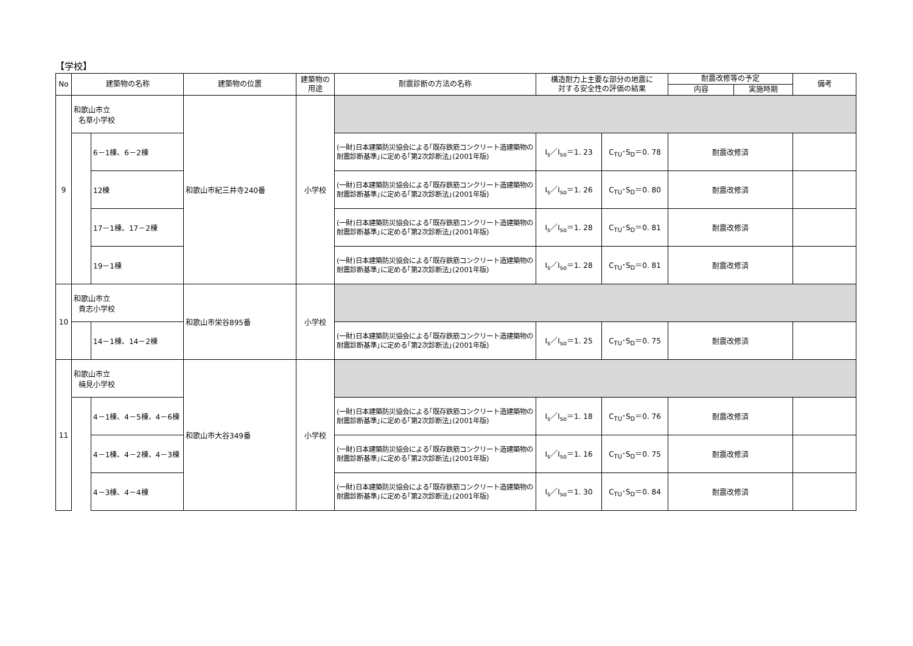【学校】
| No | 建築物の名称 | | 建築物の位置 | 建築物の 用途 | 耐震診断の方法の名称 | 構造耐力上主要な部分の地震に 対する安全性の評価の結果 | | 耐震改修等の予定 | | 備考 |
| --- | --- | --- | --- | --- | --- | --- | --- | --- | --- | --- |
| | | | | | | | | 内容 | 実施時期 | |
| 9 | 和歌山市立 名草小学校 | | 和歌山市紀三井寺240番 | 小学校 | | | | | | |
| | | 6－1棟、6－2棟 | | | (一財)日本建築防災協会による｢既存鉄筋コンクリート造建築物の耐震診断基準｣に定める｢第2次診断法｣(2001年版) | I<sub>s</sub>／I<sub>so</sub>＝1. 23 | C<sub>TU</sub>･S<sub>D</sub>＝0. 78 | 耐震改修済 | | |
| | | 12棟 | | | (一財)日本建築防災協会による｢既存鉄筋コンクリート造建築物の耐震診断基準｣に定める｢第2次診断法｣(2001年版) | I<sub>s</sub>／I<sub>so</sub>＝1. 26 | C<sub>TU</sub>･S<sub>D</sub>＝0. 80 | 耐震改修済 | | |
| | | 17－1棟、17－2棟 | | | (一財)日本建築防災協会による｢既存鉄筋コンクリート造建築物の耐震診断基準｣に定める｢第2次診断法｣(2001年版) | I<sub>s</sub>／I<sub>so</sub>＝1. 28 | C<sub>TU</sub>･S<sub>D</sub>＝0. 81 | 耐震改修済 | | |
| | | 19－1棟 | | | (一財)日本建築防災協会による｢既存鉄筋コンクリート造建築物の耐震診断基準｣に定める｢第2次診断法｣(2001年版) | I<sub>s</sub>／I<sub>so</sub>＝1. 28 | C<sub>TU</sub>･S<sub>D</sub>＝0. 81 | 耐震改修済 | | |
| 10 | 和歌山市立 貴志小学校 | | 和歌山市栄谷895番 | 小学校 | | | | | | |
| | | 14－1棟、14－2棟 | | | (一財)日本建築防災協会による｢既存鉄筋コンクリート造建築物の耐震診断基準｣に定める｢第2次診断法｣(2001年版) | I<sub>s</sub>／I<sub>so</sub>＝1. 25 | C<sub>TU</sub>･S<sub>D</sub>＝0. 75 | 耐震改修済 | | |
| 11 | 和歌山市立 楠見小学校 | | 和歌山市大谷349番 | 小学校 | | | | | | |
| | | 4－1棟、4－5棟、4－6棟 | | | (一財)日本建築防災協会による｢既存鉄筋コンクリート造建築物の耐震診断基準｣に定める｢第2次診断法｣(2001年版) | I<sub>s</sub>／I<sub>so</sub>＝1. 18 | C<sub>TU</sub>･S<sub>D</sub>＝0. 76 | 耐震改修済 | | |
| | | 4－1棟、4－2棟、4－3棟 | | | (一財)日本建築防災協会による｢既存鉄筋コンクリート造建築物の耐震診断基準｣に定める｢第2次診断法｣(2001年版) | I<sub>s</sub>／I<sub>so</sub>＝1. 16 | C<sub>TU</sub>･S<sub>D</sub>＝0. 75 | 耐震改修済 | | |
| | | 4－3棟、4－4棟 | | | (一財)日本建築防災協会による｢既存鉄筋コンクリート造建築物の耐震診断基準｣に定める｢第2次診断法｣(2001年版) | I<sub>s</sub>／I<sub>so</sub>＝1. 30 | C<sub>TU</sub>･S<sub>D</sub>＝0. 84 | 耐震改修済 | | |